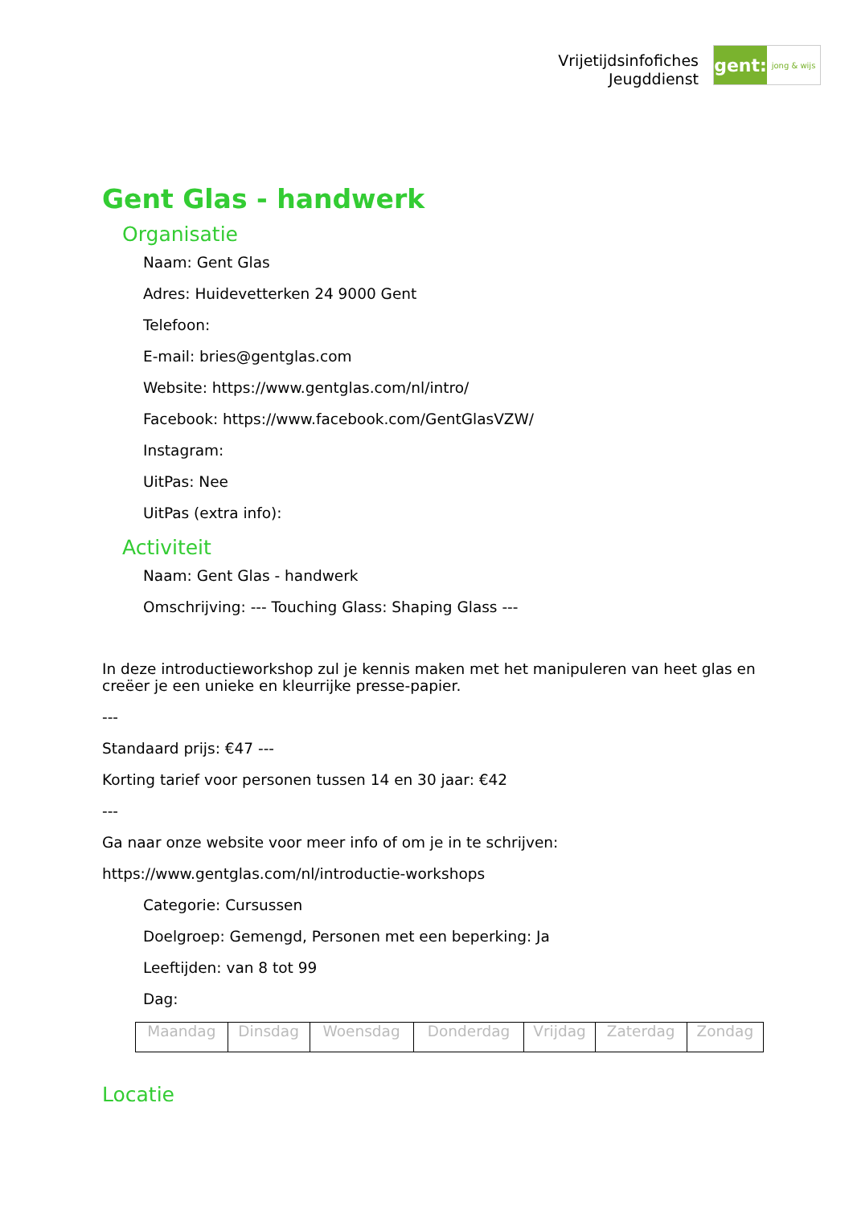Vrijetijdsinfofiches
Jeugddienst
gent:
jong & wijs
Gent Glas - handwerk
Organisatie
Naam: Gent Glas
Adres: Huidevetterken 24 9000 Gent
Telefoon:
E-mail: bries@gentglas.com
Website: https://www.gentglas.com/nl/intro/
Facebook: https://www.facebook.com/GentGlasVZW/
Instagram:
UitPas: Nee
UitPas (extra info):
Activiteit
Naam: Gent Glas - handwerk
Omschrijving: --- Touching Glass: Shaping Glass ---
In deze introductieworkshop zul je kennis maken met het manipuleren van heet glas en creëer je een unieke en kleurrijke presse-papier.
---
Standaard prijs: €47 ---
Korting tarief voor personen tussen 14 en 30 jaar: €42
---
Ga naar onze website voor meer info of om je in te schrijven:
https://www.gentglas.com/nl/introductie-workshops
Categorie: Cursussen
Doelgroep: Gemengd, Personen met een beperking: Ja
Leeftijden: van 8 tot 99
Dag:
| Maandag | Dinsdag | Woensdag | Donderdag | Vrijdag | Zaterdag | Zondag |
Locatie